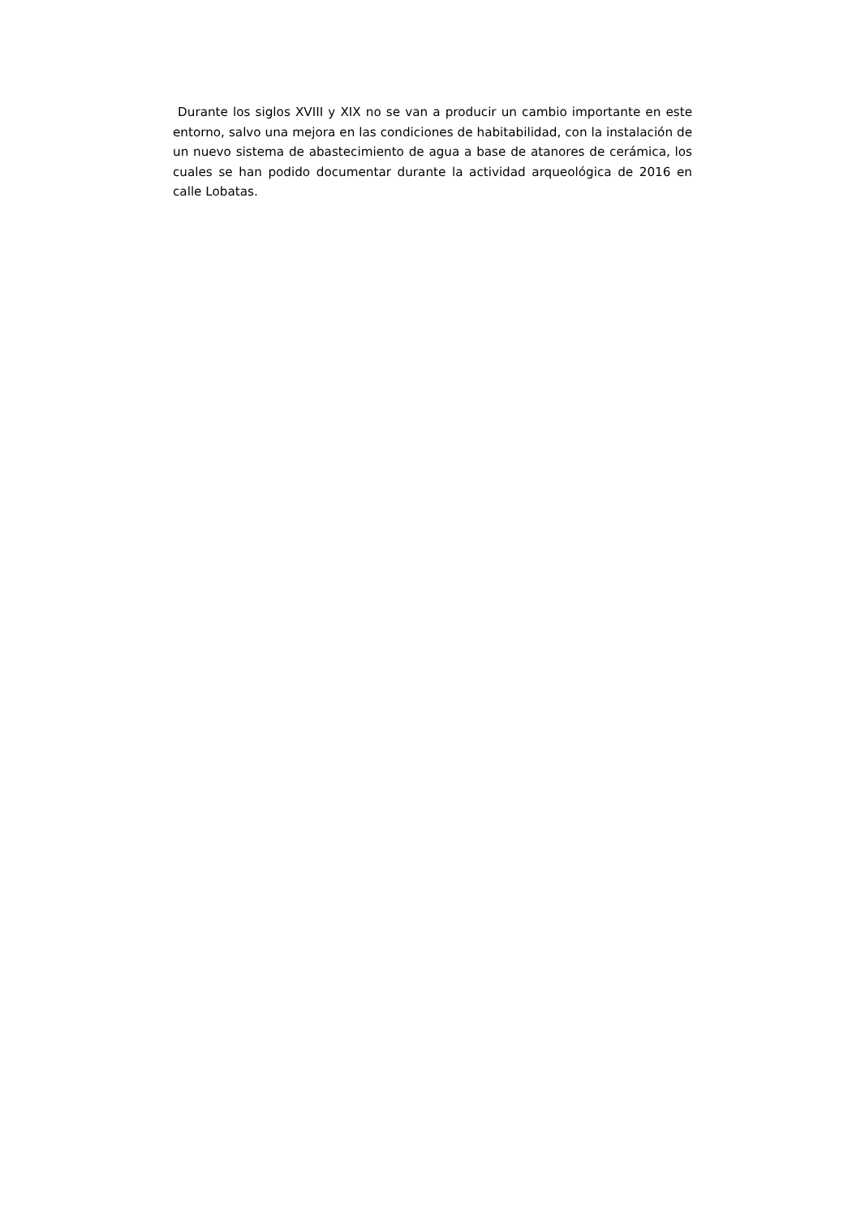Durante los siglos XVIII y XIX no se van a producir un cambio importante en este entorno, salvo una mejora en las condiciones de habitabilidad, con la instalación de un nuevo sistema de abastecimiento de agua a base de atanores de cerámica, los cuales se han podido documentar durante la actividad arqueológica de 2016 en calle Lobatas.